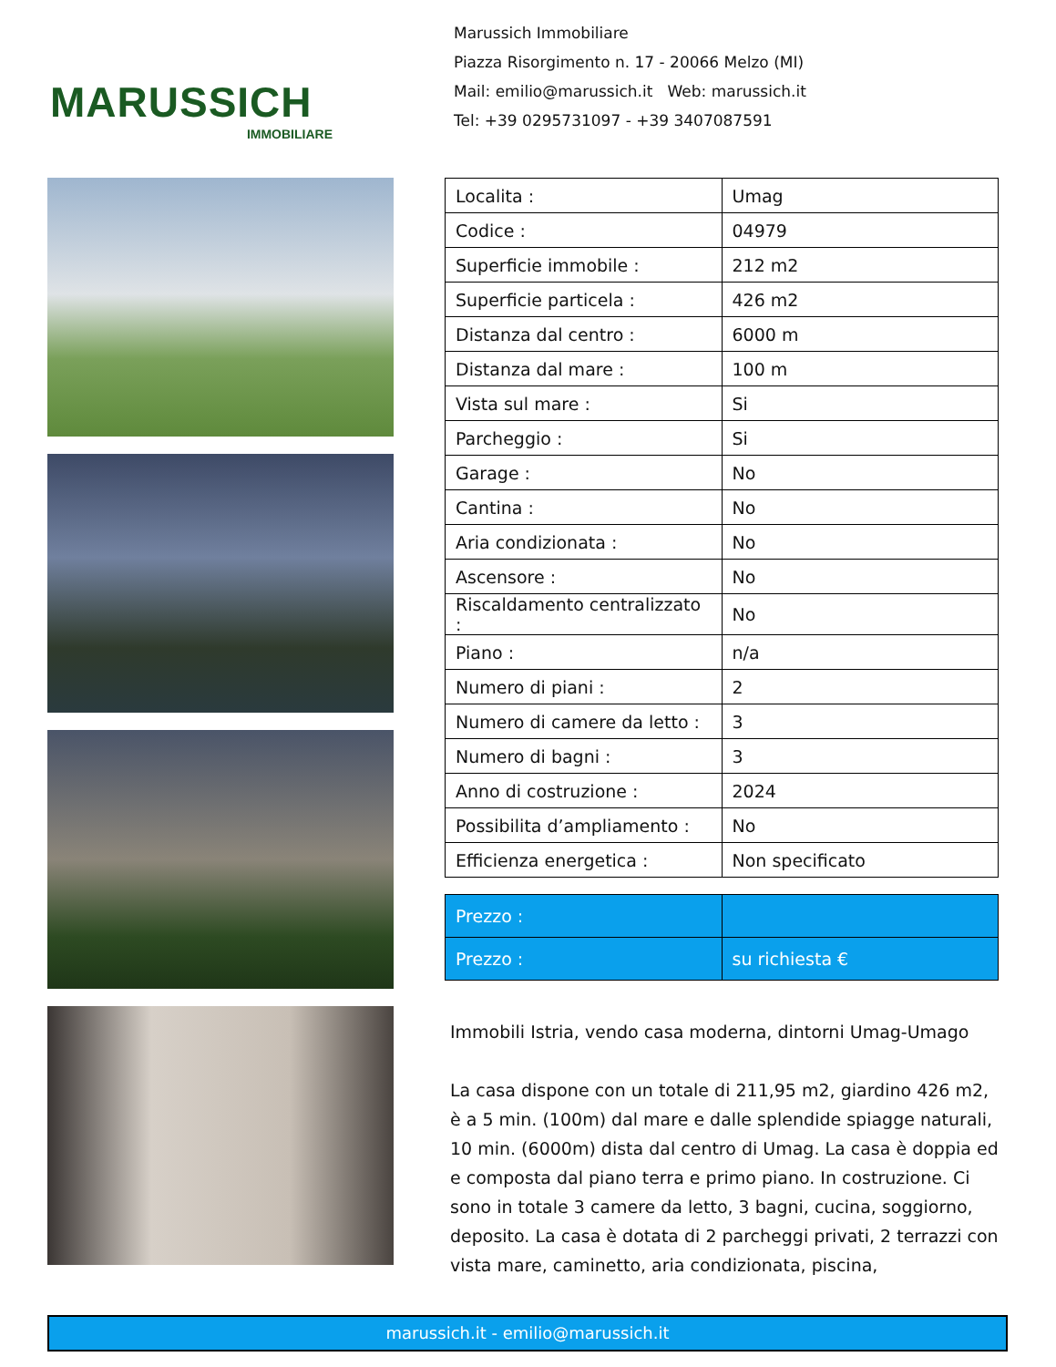MARUSSICH
IMMOBILIARE
Marussich Immobiliare
Piazza Risorgimento n. 17 - 20066 Melzo (MI)
Mail: emilio@marussich.it Web: marussich.it
Tel: +39 0295731097 - +39 3407087591
| Localita : | Umag |
| Codice : | 04979 |
| Superficie immobile : | 212 m2 |
| Superficie particela : | 426 m2 |
| Distanza dal centro : | 6000 m |
| Distanza dal mare : | 100 m |
| Vista sul mare : | Si |
| Parcheggio : | Si |
| Garage : | No |
| Cantina : | No |
| Aria condizionata : | No |
| Ascensore : | No |
| Riscaldamento centralizzato : | No |
| Piano : | n/a |
| Numero di piani : | 2 |
| Numero di camere da letto : | 3 |
| Numero di bagni : | 3 |
| Anno di costruzione : | 2024 |
| Possibilita d’ampliamento : | No |
| Efficienza energetica : | Non specificato |
| Prezzo : | |
| Prezzo : | su richiesta € |
Immobili Istria, vendo casa moderna, dintorni Umag-Umago
La casa dispone con un totale di 211,95 m2, giardino 426 m2, è a 5 min. (100m) dal mare e dalle splendide spiagge naturali, 10 min. (6000m) dista dal centro di Umag. La casa è doppia ed e composta dal piano terra e primo piano. In costruzione. Ci sono in totale 3 camere da letto, 3 bagni, cucina, soggiorno, deposito. La casa è dotata di 2 parcheggi privati, 2 terrazzi con vista mare, caminetto, aria condizionata, piscina,
marussich.it - emilio@marussich.it